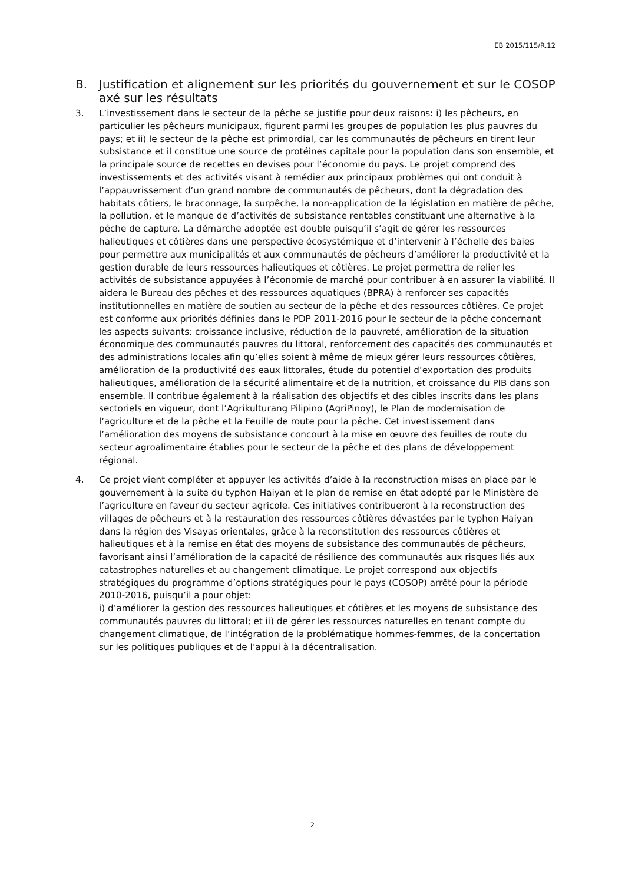EB 2015/115/R.12
B. Justification et alignement sur les priorités du gouvernement et sur le COSOP axé sur les résultats
3. L’investissement dans le secteur de la pêche se justifie pour deux raisons: i) les pêcheurs, en particulier les pêcheurs municipaux, figurent parmi les groupes de population les plus pauvres du pays; et ii) le secteur de la pêche est primordial, car les communautés de pêcheurs en tirent leur subsistance et il constitue une source de protéines capitale pour la population dans son ensemble, et la principale source de recettes en devises pour l’économie du pays. Le projet comprend des investissements et des activités visant à remédier aux principaux problèmes qui ont conduit à l’appauvrissement d’un grand nombre de communautés de pêcheurs, dont la dégradation des habitats côtiers, le braconnage, la surpêche, la non-application de la législation en matière de pêche, la pollution, et le manque de d’activités de subsistance rentables constituant une alternative à la pêche de capture. La démarche adoptée est double puisqu’il s’agit de gérer les ressources halieutiques et côtières dans une perspective écosystémique et d’intervenir à l’échelle des baies pour permettre aux municipalités et aux communautés de pêcheurs d’améliorer la productivité et la gestion durable de leurs ressources halieutiques et côtières. Le projet permettra de relier les activités de subsistance appuyées à l’économie de marché pour contribuer à en assurer la viabilité. Il aidera le Bureau des pêches et des ressources aquatiques (BPRA) à renforcer ses capacités institutionnelles en matière de soutien au secteur de la pêche et des ressources côtières. Ce projet est conforme aux priorités définies dans le PDP 2011-2016 pour le secteur de la pêche concernant les aspects suivants: croissance inclusive, réduction de la pauvreté, amélioration de la situation économique des communautés pauvres du littoral, renforcement des capacités des communautés et des administrations locales afin qu’elles soient à même de mieux gérer leurs ressources côtières, amélioration de la productivité des eaux littorales, étude du potentiel d’exportation des produits halieutiques, amélioration de la sécurité alimentaire et de la nutrition, et croissance du PIB dans son ensemble. Il contribue également à la réalisation des objectifs et des cibles inscrits dans les plans sectoriels en vigueur, dont l’Agrikulturang Pilipino (AgriPinoy), le Plan de modernisation de l’agriculture et de la pêche et la Feuille de route pour la pêche. Cet investissement dans l’amélioration des moyens de subsistance concourt à la mise en œuvre des feuilles de route du secteur agroalimentaire établies pour le secteur de la pêche et des plans de développement régional.
4. Ce projet vient compléter et appuyer les activités d’aide à la reconstruction mises en place par le gouvernement à la suite du typhon Haiyan et le plan de remise en état adopté par le Ministère de l’agriculture en faveur du secteur agricole. Ces initiatives contribueront à la reconstruction des villages de pêcheurs et à la restauration des ressources côtières dévastées par le typhon Haiyan dans la région des Visayas orientales, grâce à la reconstitution des ressources côtières et halieutiques et à la remise en état des moyens de subsistance des communautés de pêcheurs, favorisant ainsi l’amélioration de la capacité de résilience des communautés aux risques liés aux catastrophes naturelles et au changement climatique. Le projet correspond aux objectifs stratégiques du programme d’options stratégiques pour le pays (COSOP) arrêté pour la période 2010-2016, puisqu’il a pour objet:
i) d’améliorer la gestion des ressources halieutiques et côtières et les moyens de subsistance des communautés pauvres du littoral; et ii) de gérer les ressources naturelles en tenant compte du changement climatique, de l’intégration de la problématique hommes-femmes, de la concertation sur les politiques publiques et de l’appui à la décentralisation.
2